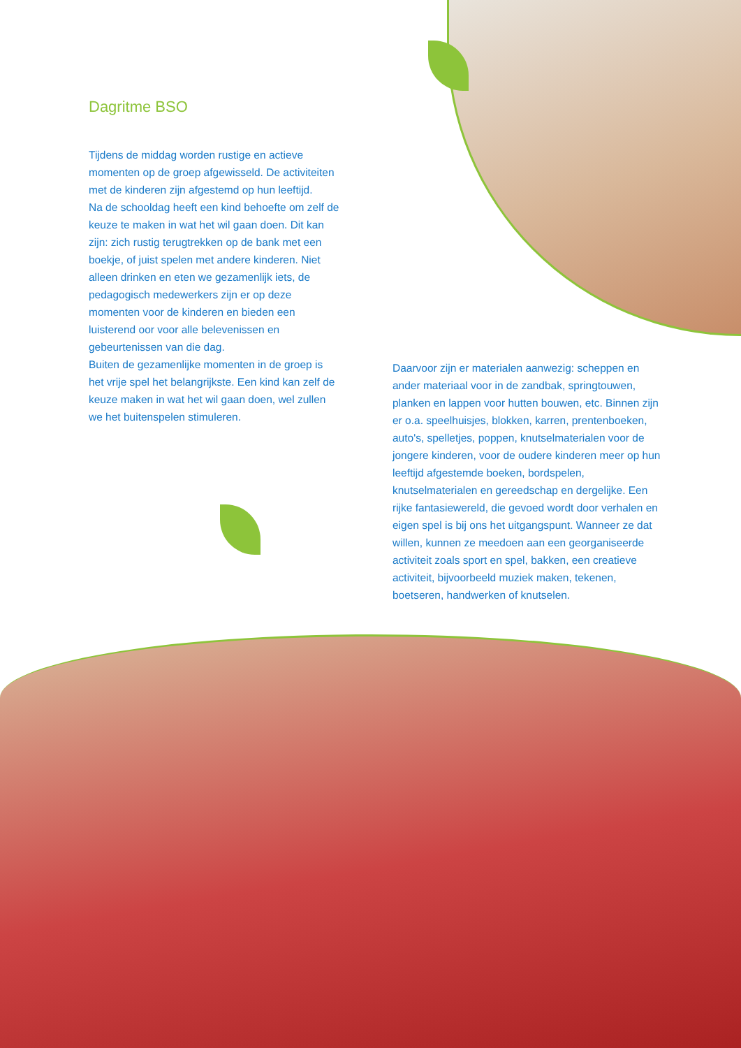Dagritme BSO
Tijdens de middag worden rustige en actieve momenten op de groep afgewisseld. De activiteiten met de kinderen zijn afgestemd op hun leeftijd.
Na de schooldag heeft een kind behoefte om zelf de keuze te maken in wat het wil gaan doen. Dit kan zijn: zich rustig terugtrekken op de bank met een boekje, of juist spelen met andere kinderen. Niet alleen drinken en eten we gezamenlijk iets, de pedagogisch medewerkers zijn er op deze momenten voor de kinderen en bieden een luisterend oor voor alle belevenissen en gebeurtenissen van die dag.
Buiten de gezamenlijke momenten in de groep is het vrije spel het belangrijkste. Een kind kan zelf de keuze maken in wat het wil gaan doen, wel zullen we het buitenspelen stimuleren.
Daarvoor zijn er materialen aanwezig: scheppen en ander materiaal voor in de zandbak, springtouwen, planken en lappen voor hutten bouwen, etc. Binnen zijn er o.a. speelhuisjes, blokken, karren, prentenboeken, auto's, spelletjes, poppen, knutselmaterialen voor de jongere kinderen, voor de oudere kinderen meer op hun leeftijd afgestemde boeken, bordspelen, knutselmaterialen en gereedschap en dergelijke. Een rijke fantasiewereld, die gevoed wordt door verhalen en eigen spel is bij ons het uitgangspunt. Wanneer ze dat willen, kunnen ze meedoen aan een georganiseerde activiteit zoals sport en spel, bakken, een creatieve activiteit, bijvoorbeeld muziek maken, tekenen, boetseren, handwerken of knutselen.